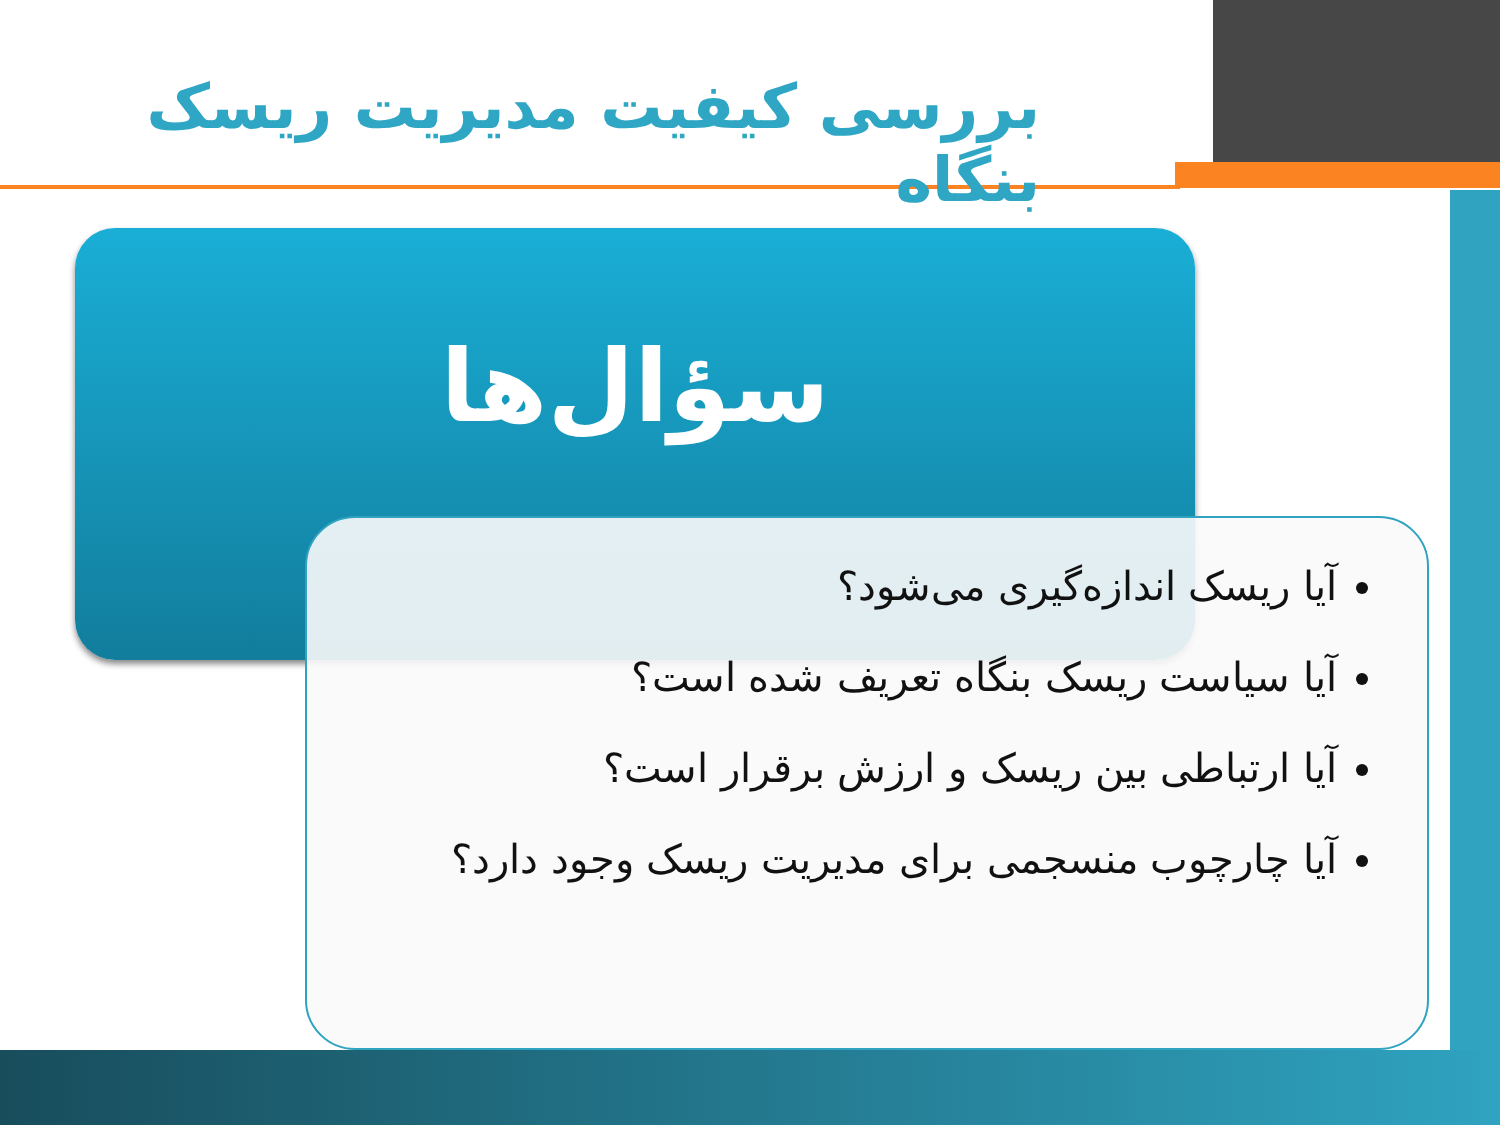بررسی کیفیت مدیریت ریسک بنگاه
سؤال‌ها
آیا ریسک اندازه‌گیری می‌شود؟
آیا سیاست ریسک بنگاه تعریف شده است؟
آیا ارتباطی بین ریسک و ارزش برقرار است؟
آیا چارچوب منسجمی برای مدیریت ریسک وجود دارد؟